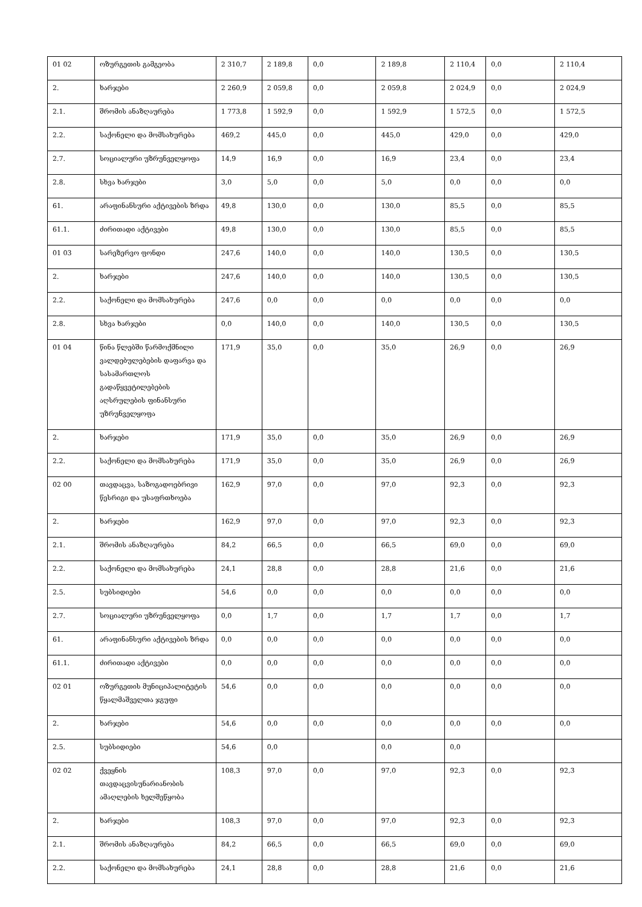| 01 02 | ოზურგეთის გამგეობა | 2 310,7 | 2 189,8 | 0,0 | 2 189,8 | 2 110,4 | 0,0 | 2 110,4 |
| 2. | ხარჯები | 2 260,9 | 2 059,8 | 0,0 | 2 059,8 | 2 024,9 | 0,0 | 2 024,9 |
| 2.1. | შრომის ანაზღაურება | 1 773,8 | 1 592,9 | 0,0 | 1 592,9 | 1 572,5 | 0,0 | 1 572,5 |
| 2.2. | საქონელი და მომსახურება | 469,2 | 445,0 | 0,0 | 445,0 | 429,0 | 0,0 | 429,0 |
| 2.7. | სოციალური უზრუნველყოფა | 14,9 | 16,9 | 0,0 | 16,9 | 23,4 | 0,0 | 23,4 |
| 2.8. | სხვა ხარჯები | 3,0 | 5,0 | 0,0 | 5,0 | 0,0 | 0,0 | 0,0 |
| 61. | არაფინანსური აქტივების ზრდა | 49,8 | 130,0 | 0,0 | 130,0 | 85,5 | 0,0 | 85,5 |
| 61.1. | ძირითადი აქტივები | 49,8 | 130,0 | 0,0 | 130,0 | 85,5 | 0,0 | 85,5 |
| 01 03 | სარეზერვო ფონდი | 247,6 | 140,0 | 0,0 | 140,0 | 130,5 | 0,0 | 130,5 |
| 2. | ხარჯები | 247,6 | 140,0 | 0,0 | 140,0 | 130,5 | 0,0 | 130,5 |
| 2.2. | საქონელი და მომსახურება | 247,6 | 0,0 | 0,0 | 0,0 | 0,0 | 0,0 | 0,0 |
| 2.8. | სხვა ხარჯები | 0,0 | 140,0 | 0,0 | 140,0 | 130,5 | 0,0 | 130,5 |
| 01 04 | წინა წლებში წარმოქმნილი ვალდებულებების დაფარვა და სასამართლოს გადაწყვეტილებების აღსრულების ფინანსური უზრუნველყოფა | 171,9 | 35,0 | 0,0 | 35,0 | 26,9 | 0,0 | 26,9 |
| 2. | ხარჯები | 171,9 | 35,0 | 0,0 | 35,0 | 26,9 | 0,0 | 26,9 |
| 2.2. | საქონელი და მომსახურება | 171,9 | 35,0 | 0,0 | 35,0 | 26,9 | 0,0 | 26,9 |
| 02 00 | თავდაცვა, საზოგადოებრივი წესრიგი და უსაფრთხოება | 162,9 | 97,0 | 0,0 | 97,0 | 92,3 | 0,0 | 92,3 |
| 2. | ხარჯები | 162,9 | 97,0 | 0,0 | 97,0 | 92,3 | 0,0 | 92,3 |
| 2.1. | შრომის ანაზღაურება | 84,2 | 66,5 | 0,0 | 66,5 | 69,0 | 0,0 | 69,0 |
| 2.2. | საქონელი და მომსახურება | 24,1 | 28,8 | 0,0 | 28,8 | 21,6 | 0,0 | 21,6 |
| 2.5. | სუბსიდიები | 54,6 | 0,0 | 0,0 | 0,0 | 0,0 | 0,0 | 0,0 |
| 2.7. | სოციალური უზრუნველყოფა | 0,0 | 1,7 | 0,0 | 1,7 | 1,7 | 0,0 | 1,7 |
| 61. | არაფინანსური აქტივების ზრდა | 0,0 | 0,0 | 0,0 | 0,0 | 0,0 | 0,0 | 0,0 |
| 61.1. | ძირითადი აქტივები | 0,0 | 0,0 | 0,0 | 0,0 | 0,0 | 0,0 | 0,0 |
| 02 01 | ოზურგეთის მუნიციპალიტეტის წყალმაშველთა ჯგუფი | 54,6 | 0,0 | 0,0 | 0,0 | 0,0 | 0,0 | 0,0 |
| 2. | ხარჯები | 54,6 | 0,0 | 0,0 | 0,0 | 0,0 | 0,0 | 0,0 |
| 2.5. | სუბსიდიები | 54,6 | 0,0 | | 0,0 | 0,0 | | |
| 02 02 | ქვეყნის თავდაცვისუნარიანობის ამაღლების ხელშეწყობა | 108,3 | 97,0 | 0,0 | 97,0 | 92,3 | 0,0 | 92,3 |
| 2. | ხარჯები | 108,3 | 97,0 | 0,0 | 97,0 | 92,3 | 0,0 | 92,3 |
| 2.1. | შრომის ანაზღაურება | 84,2 | 66,5 | 0,0 | 66,5 | 69,0 | 0,0 | 69,0 |
| 2.2. | საქონელი და მომსახურება | 24,1 | 28,8 | 0,0 | 28,8 | 21,6 | 0,0 | 21,6 |